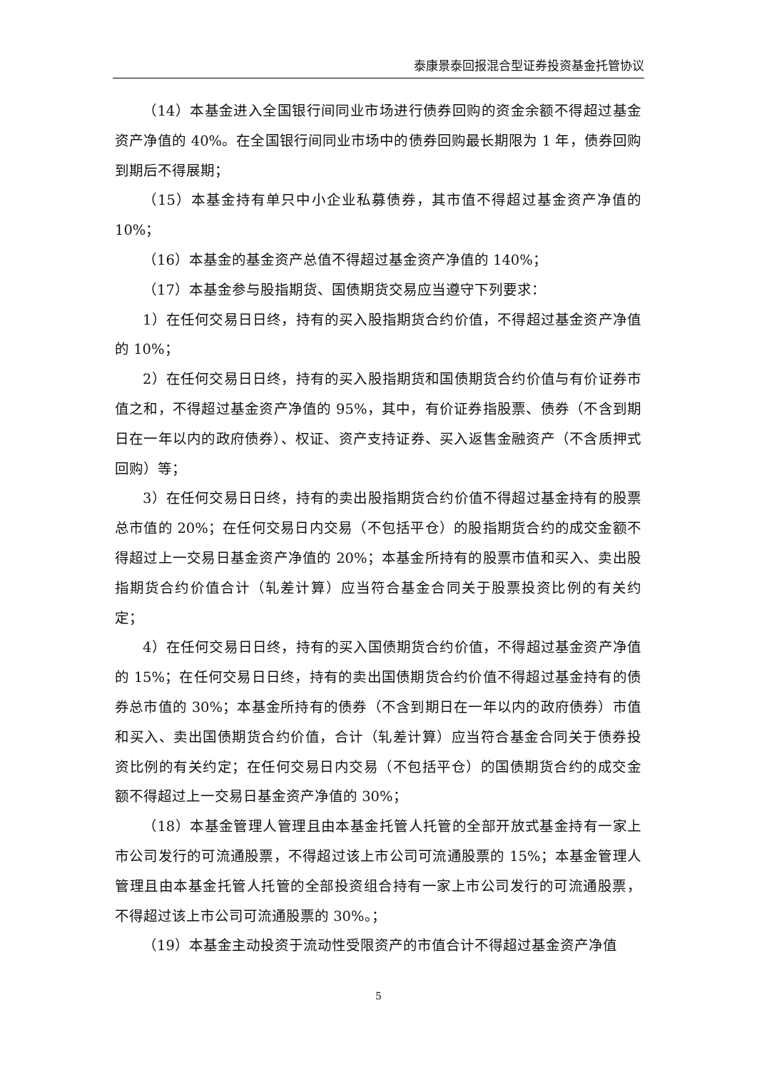泰康景泰回报混合型证券投资基金托管协议
（14）本基金进入全国银行间同业市场进行债券回购的资金余额不得超过基金资产净值的 40%。在全国银行间同业市场中的债券回购最长期限为 1 年，债券回购到期后不得展期；
（15）本基金持有单只中小企业私募债券，其市值不得超过基金资产净值的10%；
（16）本基金的基金资产总值不得超过基金资产净值的 140%；
（17）本基金参与股指期货、国债期货交易应当遵守下列要求：
1）在任何交易日日终，持有的买入股指期货合约价值，不得超过基金资产净值的 10%；
2）在任何交易日日终，持有的买入股指期货和国债期货合约价值与有价证券市值之和，不得超过基金资产净值的 95%，其中，有价证券指股票、债券（不含到期日在一年以内的政府债券）、权证、资产支持证券、买入返售金融资产（不含质押式回购）等；
3）在任何交易日日终，持有的卖出股指期货合约价值不得超过基金持有的股票总市值的 20%；在任何交易日内交易（不包括平仓）的股指期货合约的成交金额不得超过上一交易日基金资产净值的 20%；本基金所持有的股票市值和买入、卖出股指期货合约价值合计（轧差计算）应当符合基金合同关于股票投资比例的有关约定；
4）在任何交易日日终，持有的买入国债期货合约价值，不得超过基金资产净值的 15%；在任何交易日日终，持有的卖出国债期货合约价值不得超过基金持有的债券总市值的 30%；本基金所持有的债券（不含到期日在一年以内的政府债券）市值和买入、卖出国债期货合约价值，合计（轧差计算）应当符合基金合同关于债券投资比例的有关约定；在任何交易日内交易（不包括平仓）的国债期货合约的成交金额不得超过上一交易日基金资产净值的 30%；
（18）本基金管理人管理且由本基金托管人托管的全部开放式基金持有一家上市公司发行的可流通股票，不得超过该上市公司可流通股票的 15%；本基金管理人管理且由本基金托管人托管的全部投资组合持有一家上市公司发行的可流通股票，不得超过该上市公司可流通股票的 30%。；
（19）本基金主动投资于流动性受限资产的市值合计不得超过基金资产净值
5